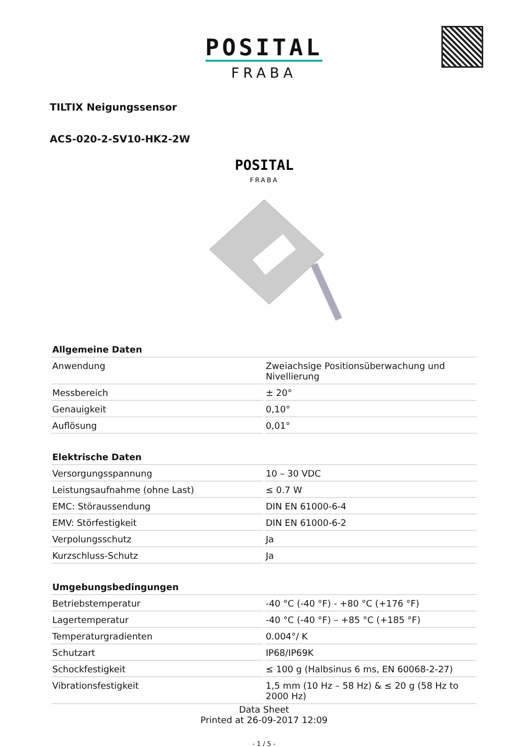POSITAL
FRABA
TILTIX Neigungssensor
ACS-020-2-SV10-HK2-2W
POSITAL
FRABA
| Allgemeine Daten | |
| --- | --- |
| Anwendung | Zweiachsige Positionsüberwachung und Nivellierung |
| Messbereich | ± 20° |
| Genauigkeit | 0,10° |
| Auflösung | 0,01° |
| Elektrische Daten | |
| --- | --- |
| Versorgungsspannung | 10 – 30 VDC |
| Leistungsaufnahme (ohne Last) | ≤ 0.7 W |
| EMC: Störaussendung | DIN EN 61000-6-4 |
| EMV: Störfestigkeit | DIN EN 61000-6-2 |
| Verpolungsschutz | Ja |
| Kurzschluss-Schutz | Ja |
| Umgebungsbedingungen | |
| --- | --- |
| Betriebstemperatur | -40 °C (-40 °F) - +80 °C (+176 °F) |
| Lagertemperatur | -40 °C (-40 °F) – +85 °C (+185 °F) |
| Temperaturgradienten | 0.004°/ K |
| Schutzart | IP68/IP69K |
| Schockfestigkeit | ≤ 100 g (Halbsinus 6 ms, EN 60068-2-27) |
| Vibrationsfestigkeit | 1,5 mm (10 Hz – 58 Hz) & ≤ 20 g (58 Hz to 2000 Hz) |
Data Sheet
Printed at 26-09-2017 12:09
- 1 / 5 -